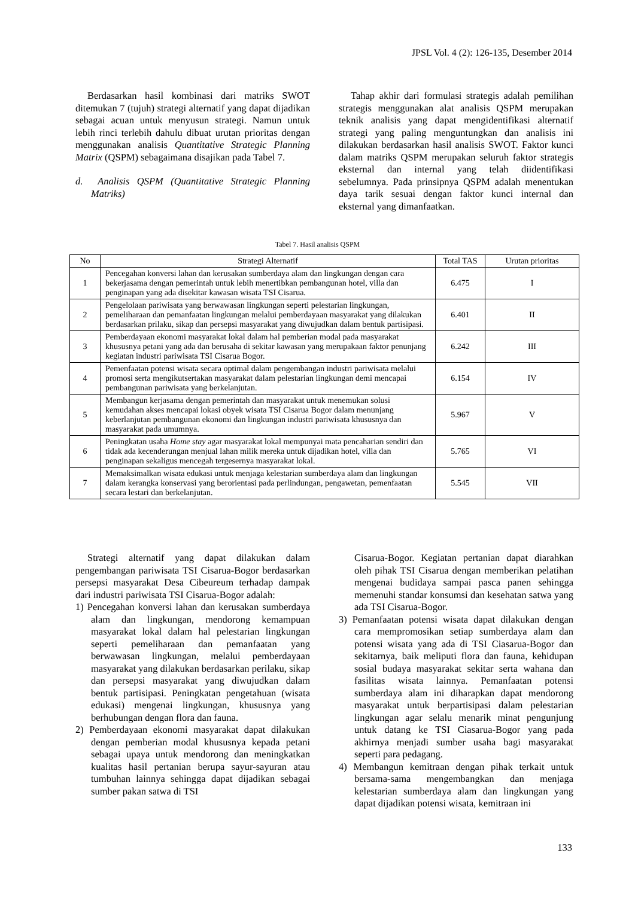JPSL Vol. 4 (2): 126-135, Desember 2014
Berdasarkan hasil kombinasi dari matriks SWOT ditemukan 7 (tujuh) strategi alternatif yang dapat dijadikan sebagai acuan untuk menyusun strategi. Namun untuk lebih rinci terlebih dahulu dibuat urutan prioritas dengan menggunakan analisis Quantitative Strategic Planning Matrix (QSPM) sebagaimana disajikan pada Tabel 7.
d. Analisis QSPM (Quantitative Strategic Planning Matriks)
Tahap akhir dari formulasi strategis adalah pemilihan strategis menggunakan alat analisis QSPM merupakan teknik analisis yang dapat mengidentifikasi alternatif strategi yang paling menguntungkan dan analisis ini dilakukan berdasarkan hasil analisis SWOT. Faktor kunci dalam matriks QSPM merupakan seluruh faktor strategis eksternal dan internal yang telah diidentifikasi sebelumnya. Pada prinsipnya QSPM adalah menentukan daya tarik sesuai dengan faktor kunci internal dan eksternal yang dimanfaatkan.
Tabel 7. Hasil analisis QSPM
| No | Strategi Alternatif | Total TAS | Urutan prioritas |
| --- | --- | --- | --- |
| 1 | Pencegahan konversi lahan dan kerusakan sumberdaya alam dan lingkungan dengan cara bekerjasama dengan pemerintah untuk lebih menertibkan pembangunan hotel, villa dan penginapan yang ada disekitar kawasan wisata TSI Cisarua. | 6.475 | I |
| 2 | Pengelolaan pariwisata yang berwawasan lingkungan seperti pelestarian lingkungan, pemeliharaan dan pemanfaatan lingkungan melalui pemberdayaan masyarakat yang dilakukan berdasarkan prilaku, sikap dan persepsi masyarakat yang diwujudkan dalam bentuk partisipasi. | 6.401 | II |
| 3 | Pemberdayaan ekonomi masyarakat lokal dalam hal pemberian modal pada masyarakat khususnya petani yang ada dan berusaha di sekitar kawasan yang merupakaan faktor penunjang kegiatan industri pariwisata TSI Cisarua Bogor. | 6.242 | III |
| 4 | Pemenfaatan potensi wisata secara optimal dalam pengembangan industri pariwisata melalui promosi serta mengikutsertakan masyarakat dalam pelestarian lingkungan demi mencapai pembangunan pariwisata yang berkelanjutan. | 6.154 | IV |
| 5 | Membangun kerjasama dengan pemerintah dan masyarakat untuk menemukan solusi kemudahan akses mencapai lokasi obyek wisata TSI Cisarua Bogor dalam menunjang keberlanjutan pembangunan ekonomi dan lingkungan industri pariwisata khususnya dan masyarakat pada umumnya. | 5.967 | V |
| 6 | Peningkatan usaha Home stay agar masyarakat lokal mempunyai mata pencaharian sendiri dan tidak ada kecenderungan menjual lahan milik mereka untuk dijadikan hotel, villa dan penginapan sekaligus mencegah tergesernya masyarakat lokal. | 5.765 | VI |
| 7 | Memaksimalkan wisata edukasi untuk menjaga kelestarian sumberdaya alam dan lingkungan dalam kerangka konservasi yang berorientasi pada perlindungan, pengawetan, pemenfaatan secara lestari dan berkelanjutan. | 5.545 | VII |
Strategi alternatif yang dapat dilakukan dalam pengembangan pariwisata TSI Cisarua-Bogor berdasarkan persepsi masyarakat Desa Cibeureum terhadap dampak dari industri pariwisata TSI Cisarua-Bogor adalah:
1) Pencegahan konversi lahan dan kerusakan sumberdaya alam dan lingkungan, mendorong kemampuan masyarakat lokal dalam hal pelestarian lingkungan seperti pemeliharaan dan pemanfaatan yang berwawasan lingkungan, melalui pemberdayaan masyarakat yang dilakukan berdasarkan perilaku, sikap dan persepsi masyarakat yang diwujudkan dalam bentuk partisipasi. Peningkatan pengetahuan (wisata edukasi) mengenai lingkungan, khususnya yang berhubungan dengan flora dan fauna.
2) Pemberdayaan ekonomi masyarakat dapat dilakukan dengan pemberian modal khususnya kepada petani sebagai upaya untuk mendorong dan meningkatkan kualitas hasil pertanian berupa sayur-sayuran atau tumbuhan lainnya sehingga dapat dijadikan sebagai sumber pakan satwa di TSI
Cisarua-Bogor. Kegiatan pertanian dapat diarahkan oleh pihak TSI Cisarua dengan memberikan pelatihan mengenai budidaya sampai pasca panen sehingga memenuhi standar konsumsi dan kesehatan satwa yang ada TSI Cisarua-Bogor.
3) Pemanfaatan potensi wisata dapat dilakukan dengan cara mempromosikan setiap sumberdaya alam dan potensi wisata yang ada di TSI Ciasarua-Bogor dan sekitarnya, baik meliputi flora dan fauna, kehidupan sosial budaya masyarakat sekitar serta wahana dan fasilitas wisata lainnya. Pemanfaatan potensi sumberdaya alam ini diharapkan dapat mendorong masyarakat untuk berpartisipasi dalam pelestarian lingkungan agar selalu menarik minat pengunjung untuk datang ke TSI Ciasarua-Bogor yang pada akhirnya menjadi sumber usaha bagi masyarakat seperti para pedagang.
4) Membangun kemitraan dengan pihak terkait untuk bersama-sama mengembangkan dan menjaga kelestarian sumberdaya alam dan lingkungan yang dapat dijadikan potensi wisata, kemitraan ini
133